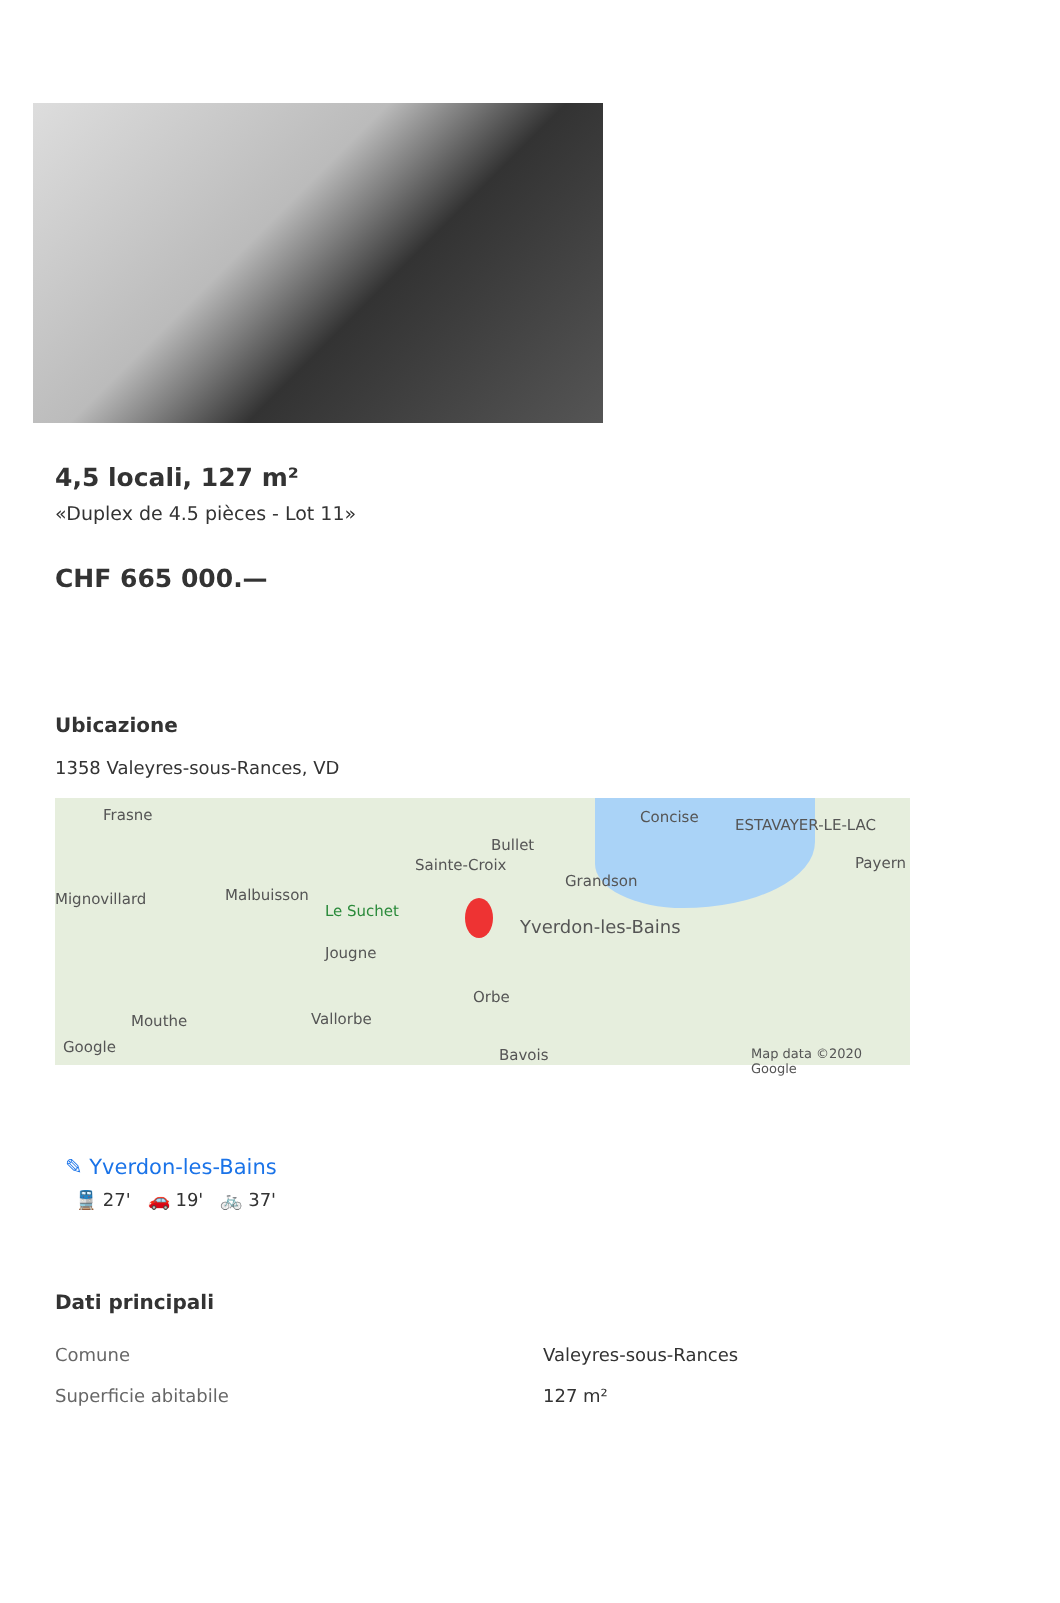4,5 locali, 127 m²
«Duplex de 4.5 pièces - Lot 11»
CHF 665 000.—
Ubicazione
1358 Valeyres-sous-Rances, VD
Frasne Concise ESTAVAYER-LE-LAC
Bullet
Sainte-Croix Payern
Grandson
Mignovillard Malbuisson
Le Suchet
Yverdon-les-Bains
Jougne
Orbe
Mouthe Vallorbe
Google Bavois Map data ©2020 Google
✎ Yverdon-les-Bains
🚆 27' 🚗 19' 🚲 37'
Dati principali
| Comune | Valeyres-sous-Rances |
| Superficie abitabile | 127 m² |